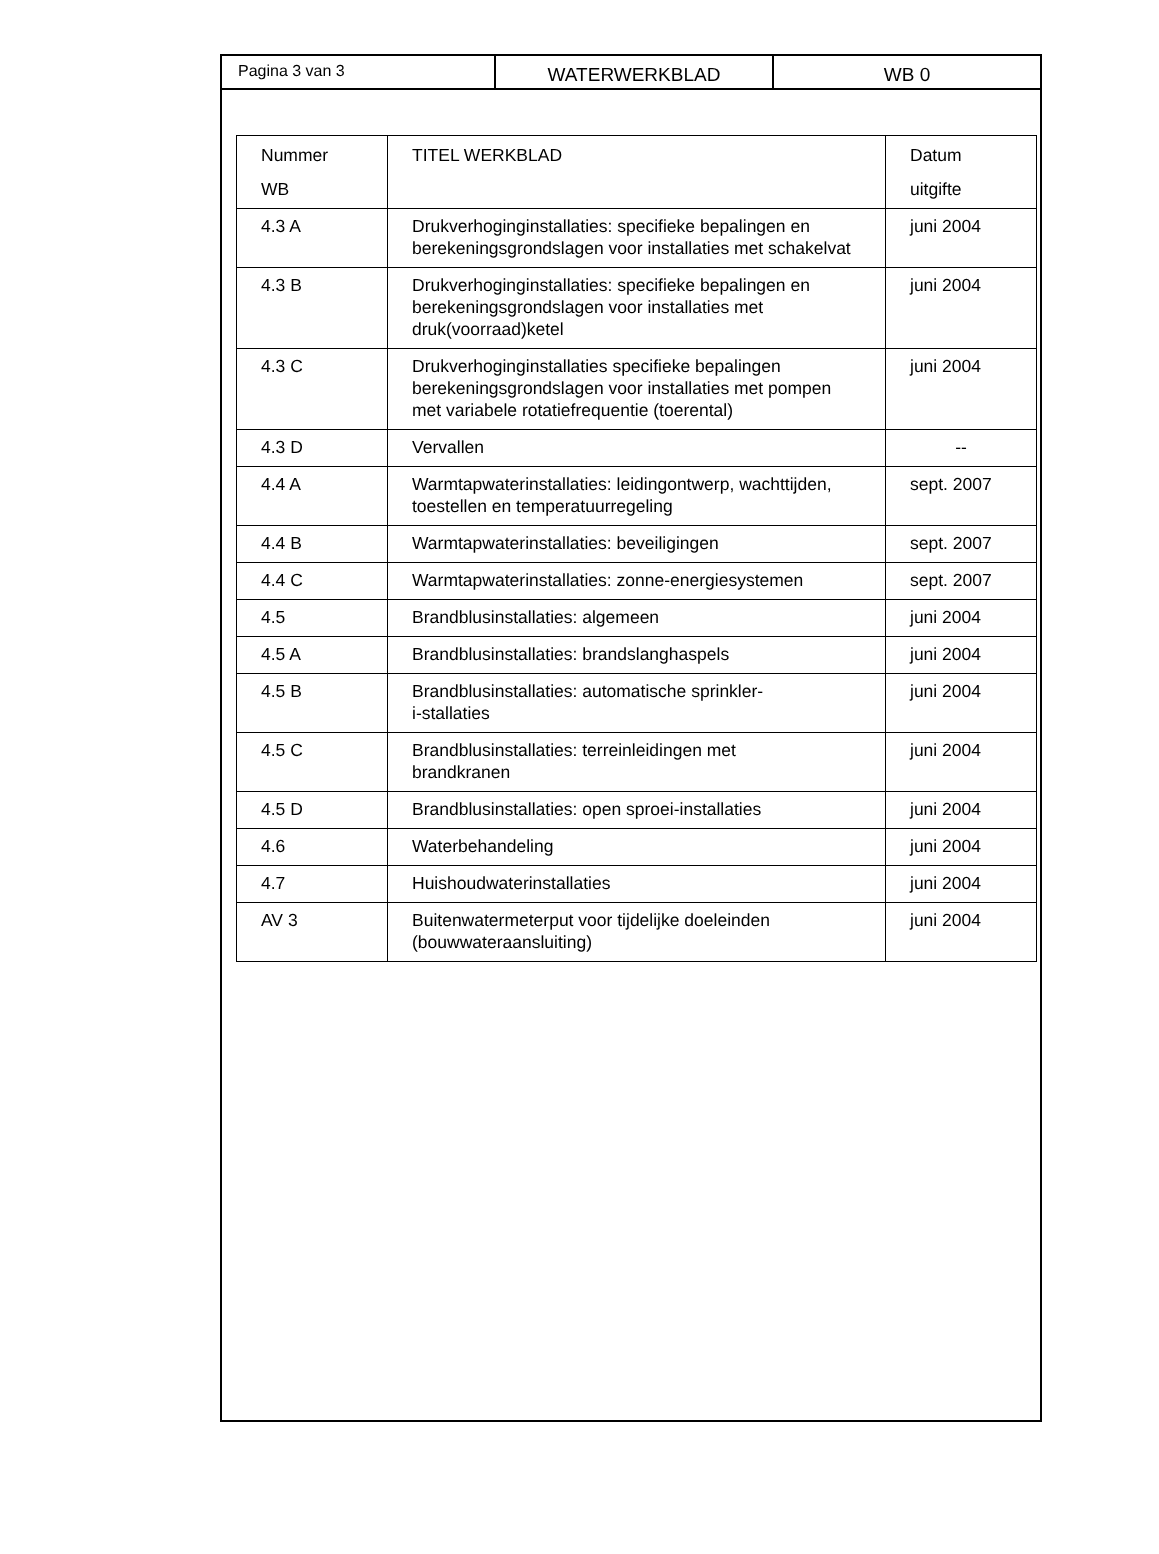Pagina 3 van 3 WATERWERKBLAD WB 0
| Nummer WB | TITEL WERKBLAD | Datum uitgifte |
| --- | --- | --- |
| 4.3 A | Drukverhoginginstallaties: specifieke bepalingen en berekeningsgrondslagen voor installaties met schakelvat | juni 2004 |
| 4.3 B | Drukverhoginginstallaties: specifieke bepalingen en berekeningsgrondslagen voor installaties met druk(voorraad)ketel | juni 2004 |
| 4.3 C | Drukverhoginginstallaties specifieke bepalingen berekeningsgrondslagen voor installaties met pompen met variabele rotatiefrequentie (toerental) | juni 2004 |
| 4.3 D | Vervallen | -- |
| 4.4 A | Warmtapwaterinstallaties: leidingontwerp, wachttijden, toestellen en temperatuurregeling | sept. 2007 |
| 4.4 B | Warmtapwaterinstallaties: beveiligingen | sept. 2007 |
| 4.4 C | Warmtapwaterinstallaties: zonne-energiesystemen | sept. 2007 |
| 4.5 | Brandblusinstallaties: algemeen | juni 2004 |
| 4.5 A | Brandblusinstallaties: brandslanghaspels | juni 2004 |
| 4.5 B | Brandblusinstallaties: automatische sprinkler- i-stallaties | juni 2004 |
| 4.5 C | Brandblusinstallaties: terreinleidingen met brandkranen | juni 2004 |
| 4.5 D | Brandblusinstallaties: open sproei-installaties | juni 2004 |
| 4.6 | Waterbehandeling | juni 2004 |
| 4.7 | Huishoudwaterinstallaties | juni 2004 |
| AV 3 | Buitenwatermeterput voor tijdelijke doeleinden (bouwwateraansluiting) | juni 2004 |